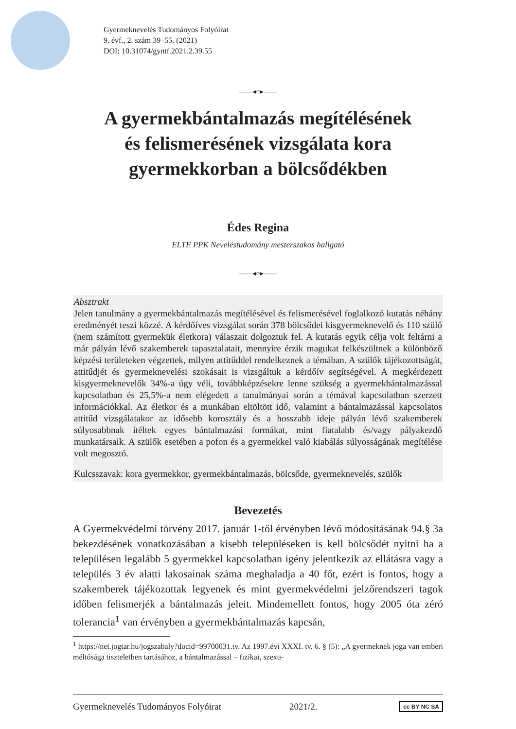Gyermeknevelés Tudományos Folyóirat
9. évf., 2. szám 39–55. (2021)
DOI: 10.31074/gyntf.2021.2.39.55
——◂○▸——
A gyermekbántalmazás megítélésének
és felismerésének vizsgálata kora
gyermekkorban a bölcsődékben
Édes Regina
ELTE PPK Neveléstudomány mesterszakos hallgató
——◂○▸——
Absztrakt
Jelen tanulmány a gyermekbántalmazás megítélésével és felismerésével foglalkozó kutatás néhány eredményét teszi közzé. A kérdőíves vizsgálat során 378 bölcsődei kisgyermeknevelő és 110 szülő (nem számított gyermekük életkora) válaszait dolgoztuk fel. A kutatás egyik célja volt feltárni a már pályán lévő szakemberek tapasztalatait, mennyire érzik magukat felkészültnek a különböző képzési területeken végzettek, milyen attitűddel rendelkeznek a témában. A szülők tájékozottságát, attitűdjét és gyermeknevelési szokásait is vizsgáltuk a kérdőív segítségével. A megkérdezett kisgyermeknevelők 34%-a úgy véli, továbbképzésekre lenne szükség a gyermekbántalmazással kapcsolatban és 25,5%-a nem elégedett a tanulmányai során a témával kapcsolatban szerzett információkkal. Az életkor és a munkában eltöltött idő, valamint a bántalmazással kapcsolatos attitűd vizsgálatakor az idősebb korosztály és a hosszabb ideje pályán lévő szakemberek súlyosabbnak ítéltek egyes bántalmazási formákat, mint fiatalabb és/vagy pályakezdő munkatársaik. A szülők esetében a pofon és a gyermekkel való kiabálás súlyosságának megítélése volt megosztó.
Kulcsszavak: kora gyermekkor, gyermekbántalmazás, bölcsőde, gyermeknevelés, szülők
Bevezetés
A Gyermekvédelmi törvény 2017. január 1-től érvényben lévő módosításának 94.§ 3a bekezdésének vonatkozásában a kisebb településeken is kell bölcsődét nyitni ha a településen legalább 5 gyermekkel kapcsolatban igény jelentkezik az ellátásra vagy a település 3 év alatti lakosainak száma meghaladja a 40 főt, ezért is fontos, hogy a szakemberek tájékozottak legyenek és mint gyermekvédelmi jelzőrendszeri tagok időben felismerjék a bántalmazás jeleit. Mindemellett fontos, hogy 2005 óta zéró tolerancia<sup>1</sup> van érvényben a gyermekbántalmazás kapcsán,
<sup>1</sup> https://net.jogtar.hu/jogszabaly?docid=99700031.tv. Az 1997.évi XXXI. tv. 6. § (5): „A gyermeknek joga van emberi méltósága tiszteletben tartásához, a bántalmazással – fizikai, szexu-
Gyermeknevelés Tudományos Folyóirat 2021/2. cc BY NC SA